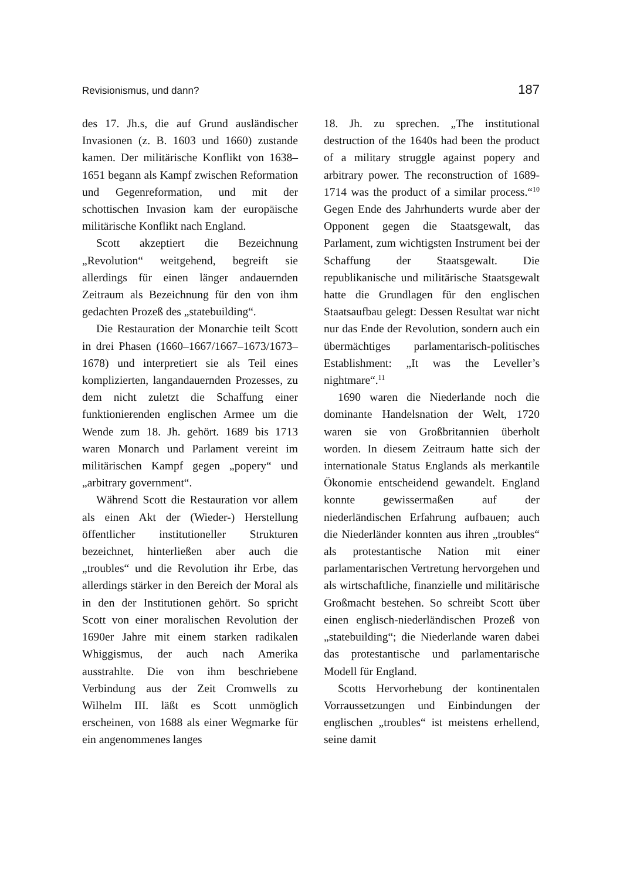Revisionismus, und dann? 187
des 17. Jh.s, die auf Grund ausländischer Invasionen (z. B. 1603 und 1660) zustande kamen. Der militärische Konflikt von 1638–1651 begann als Kampf zwischen Reformation und Gegenreformation, und mit der schottischen Invasion kam der europäische militärische Konflikt nach England.
Scott akzeptiert die Bezeichnung „Revolution“ weitgehend, begreift sie allerdings für einen länger andauernden Zeitraum als Bezeichnung für den von ihm gedachten Prozeß des „statebuilding“.
Die Restauration der Monarchie teilt Scott in drei Phasen (1660–1667/1667–1673/1673–1678) und interpretiert sie als Teil eines komplizierten, langandauernden Prozesses, zu dem nicht zuletzt die Schaffung einer funktionierenden englischen Armee um die Wende zum 18. Jh. gehört. 1689 bis 1713 waren Monarch und Parlament vereint im militärischen Kampf gegen „popery“ und „arbitrary government“.
Während Scott die Restauration vor allem als einen Akt der (Wieder-) Herstellung öffentlicher institutioneller Strukturen bezeichnet, hinterließen aber auch die „troubles“ und die Revolution ihr Erbe, das allerdings stärker in den Bereich der Moral als in den der Institutionen gehört. So spricht Scott von einer moralischen Revolution der 1690er Jahre mit einem starken radikalen Whiggismus, der auch nach Amerika ausstrahlte. Die von ihm beschriebene Verbindung aus der Zeit Cromwells zu Wilhelm III. läßt es Scott unmöglich erscheinen, von 1688 als einer Wegmarke für ein angenommenes langes
18. Jh. zu sprechen. „The institutional destruction of the 1640s had been the product of a military struggle against popery and arbitrary power. The reconstruction of 1689-1714 was the product of a similar process.“<sup>10</sup> Gegen Ende des Jahrhunderts wurde aber der Opponent gegen die Staatsgewalt, das Parlament, zum wichtigsten Instrument bei der Schaffung der Staatsgewalt. Die republikanische und militärische Staatsgewalt hatte die Grundlagen für den englischen Staatsaufbau gelegt: Dessen Resultat war nicht nur das Ende der Revolution, sondern auch ein übermächtiges parlamentarisch-politisches Establishment: „It was the Leveller’s nightmare“.<sup>11</sup>
1690 waren die Niederlande noch die dominante Handelsnation der Welt, 1720 waren sie von Großbritannien überholt worden. In diesem Zeitraum hatte sich der internationale Status Englands als merkantile Ökonomie entscheidend gewandelt. England konnte gewissermaßen auf der niederländischen Erfahrung aufbauen; auch die Niederländer konnten aus ihren „troubles“ als protestantische Nation mit einer parlamentarischen Vertretung hervorgehen und als wirtschaftliche, finanzielle und militärische Großmacht bestehen. So schreibt Scott über einen englisch-niederländischen Prozeß von „statebuilding“; die Niederlande waren dabei das protestantische und parlamentarische Modell für England.
Scotts Hervorhebung der kontinentalen Vorraussetzungen und Einbindungen der englischen „troubles“ ist meistens erhellend, seine damit